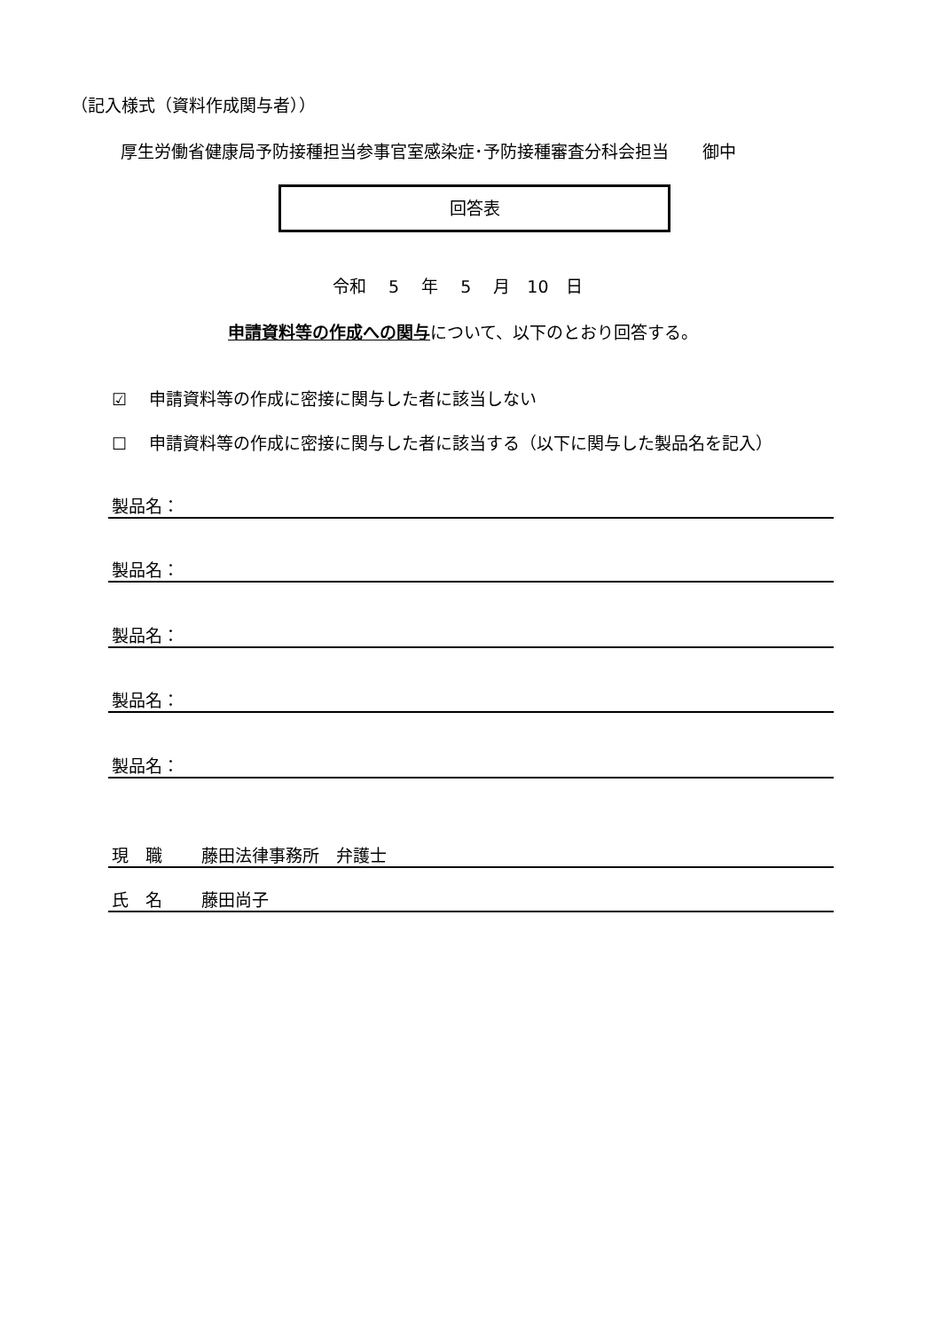（記入様式（資料作成関与者））
厚生労働省健康局予防接種担当参事官室感染症･予防接種審査分科会担当　　御中
回答表
令和　 5　 年　 5　 月　10　日
申請資料等の作成への関与について、以下のとおり回答する。
☑　 申請資料等の作成に密接に関与した者に該当しない
☐　 申請資料等の作成に密接に関与した者に該当する（以下に関与した製品名を記入）
製品名：
製品名：
製品名：
製品名：
製品名：
現　職　　 藤田法律事務所　弁護士
氏　名　　 藤田尚子